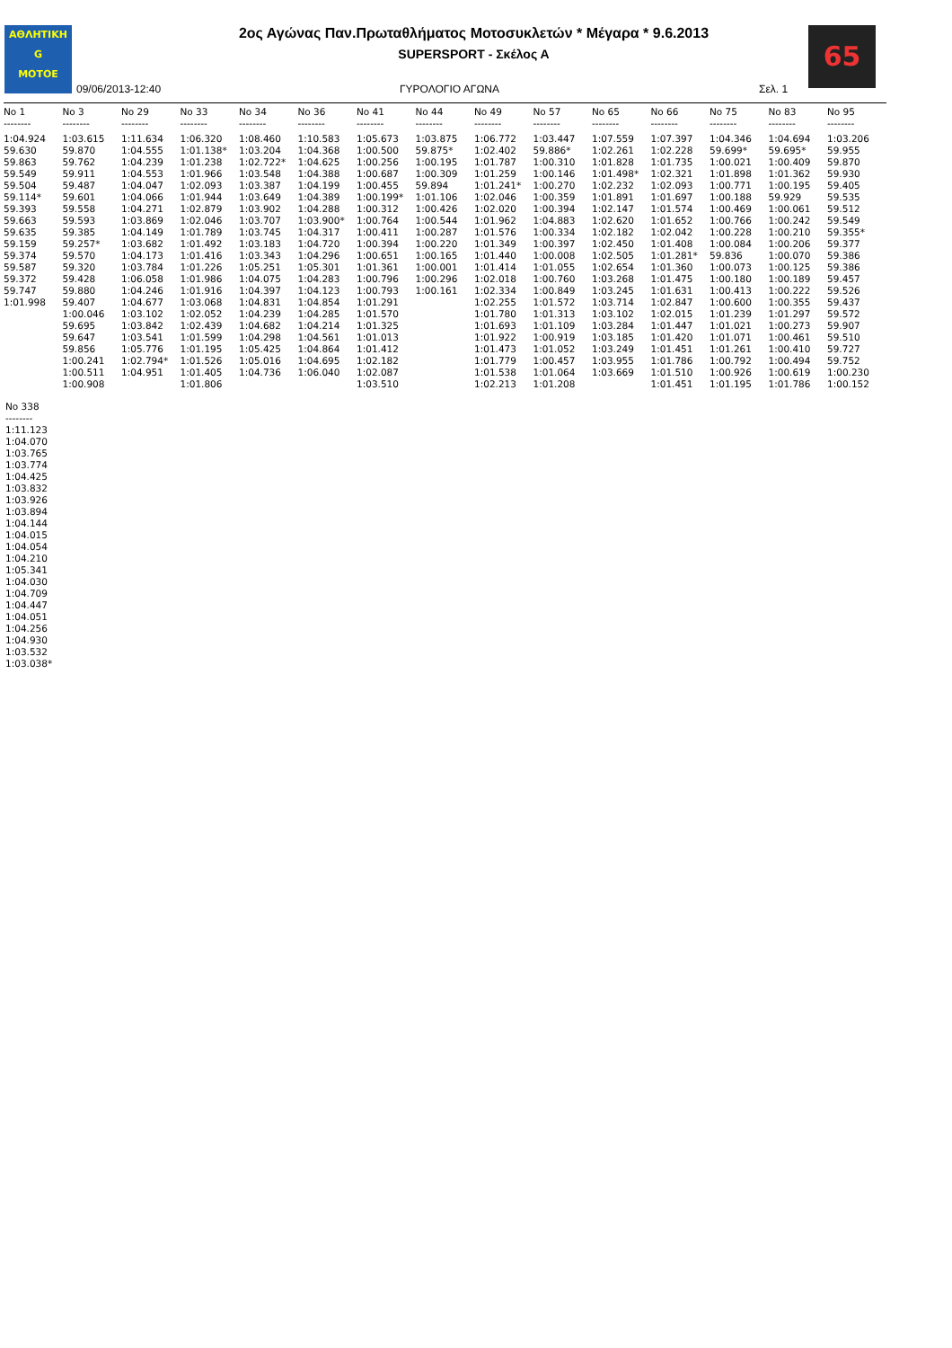ΑΘΛΗΤΙΚΗ
G
MOTOE
2ος Αγώνας Παν.Πρωταθλήματος Μοτοσυκλετών * Μέγαρα * 9.6.2013
SUPERSPORT - Σκέλος Α
65
09/06/2013-12:40 ΓΥΡΟΛΟΓΙΟ ΑΓΩΝΑ Σελ. 1
| No 1 | No 3 | No 29 | No 33 | No 34 | No 36 | No 41 | No 44 | No 49 | No 57 | No 65 | No 66 | No 75 | No 83 | No 95 |
| --- | --- | --- | --- | --- | --- | --- | --- | --- | --- | --- | --- | --- | --- | --- |
| -------- | -------- | -------- | -------- | -------- | -------- | -------- | -------- | -------- | -------- | -------- | -------- | -------- | -------- | -------- |
| 1:04.924 | 1:03.615 | 1:11.634 | 1:06.320 | 1:08.460 | 1:10.583 | 1:05.673 | 1:03.875 | 1:06.772 | 1:03.447 | 1:07.559 | 1:07.397 | 1:04.346 | 1:04.694 | 1:03.206 |
| 59.630 | 59.870 | 1:04.555 | 1:01.138* | 1:03.204 | 1:04.368 | 1:00.500 | 59.875* | 1:02.402 | 59.886* | 1:02.261 | 1:02.228 | 59.699* | 59.695* | 59.955 |
| 59.863 | 59.762 | 1:04.239 | 1:01.238 | 1:02.722* | 1:04.625 | 1:00.256 | 1:00.195 | 1:01.787 | 1:00.310 | 1:01.828 | 1:01.735 | 1:00.021 | 1:00.409 | 59.870 |
| 59.549 | 59.911 | 1:04.553 | 1:01.966 | 1:03.548 | 1:04.388 | 1:00.687 | 1:00.309 | 1:01.259 | 1:00.146 | 1:01.498* | 1:02.321 | 1:01.898 | 1:01.362 | 59.930 |
| 59.504 | 59.487 | 1:04.047 | 1:02.093 | 1:03.387 | 1:04.199 | 1:00.455 | 59.894 | 1:01.241* | 1:00.270 | 1:02.232 | 1:02.093 | 1:00.771 | 1:00.195 | 59.405 |
| 59.114* | 59.601 | 1:04.066 | 1:01.944 | 1:03.649 | 1:04.389 | 1:00.199* | 1:01.106 | 1:02.046 | 1:00.359 | 1:01.891 | 1:01.697 | 1:00.188 | 59.929 | 59.535 |
| 59.393 | 59.558 | 1:04.271 | 1:02.879 | 1:03.902 | 1:04.288 | 1:00.312 | 1:00.426 | 1:02.020 | 1:00.394 | 1:02.147 | 1:01.574 | 1:00.469 | 1:00.061 | 59.512 |
| 59.663 | 59.593 | 1:03.869 | 1:02.046 | 1:03.707 | 1:03.900* | 1:00.764 | 1:00.544 | 1:01.962 | 1:04.883 | 1:02.620 | 1:01.652 | 1:00.766 | 1:00.242 | 59.549 |
| 59.635 | 59.385 | 1:04.149 | 1:01.789 | 1:03.745 | 1:04.317 | 1:00.411 | 1:00.287 | 1:01.576 | 1:00.334 | 1:02.182 | 1:02.042 | 1:00.228 | 1:00.210 | 59.355* |
| 59.159 | 59.257* | 1:03.682 | 1:01.492 | 1:03.183 | 1:04.720 | 1:00.394 | 1:00.220 | 1:01.349 | 1:00.397 | 1:02.450 | 1:01.408 | 1:00.084 | 1:00.206 | 59.377 |
| 59.374 | 59.570 | 1:04.173 | 1:01.416 | 1:03.343 | 1:04.296 | 1:00.651 | 1:00.165 | 1:01.440 | 1:00.008 | 1:02.505 | 1:01.281* | 59.836 | 1:00.070 | 59.386 |
| 59.587 | 59.320 | 1:03.784 | 1:01.226 | 1:05.251 | 1:05.301 | 1:01.361 | 1:00.001 | 1:01.414 | 1:01.055 | 1:02.654 | 1:01.360 | 1:00.073 | 1:00.125 | 59.386 |
| 59.372 | 59.428 | 1:06.058 | 1:01.986 | 1:04.075 | 1:04.283 | 1:00.796 | 1:00.296 | 1:02.018 | 1:00.760 | 1:03.268 | 1:01.475 | 1:00.180 | 1:00.189 | 59.457 |
| 59.747 | 59.880 | 1:04.246 | 1:01.916 | 1:04.397 | 1:04.123 | 1:00.793 | 1:00.161 | 1:02.334 | 1:00.849 | 1:03.245 | 1:01.631 | 1:00.413 | 1:00.222 | 59.526 |
| 1:01.998 | 59.407 | 1:04.677 | 1:03.068 | 1:04.831 | 1:04.854 | 1:01.291 | | 1:02.255 | 1:01.572 | 1:03.714 | 1:02.847 | 1:00.600 | 1:00.355 | 59.437 |
| | 1:00.046 | 1:03.102 | 1:02.052 | 1:04.239 | 1:04.285 | 1:01.570 | | 1:01.780 | 1:01.313 | 1:03.102 | 1:02.015 | 1:01.239 | 1:01.297 | 59.572 |
| | 59.695 | 1:03.842 | 1:02.439 | 1:04.682 | 1:04.214 | 1:01.325 | | 1:01.693 | 1:01.109 | 1:03.284 | 1:01.447 | 1:01.021 | 1:00.273 | 59.907 |
| | 59.647 | 1:03.541 | 1:01.599 | 1:04.298 | 1:04.561 | 1:01.013 | | 1:01.922 | 1:00.919 | 1:03.185 | 1:01.420 | 1:01.071 | 1:00.461 | 59.510 |
| | 59.856 | 1:05.776 | 1:01.195 | 1:05.425 | 1:04.864 | 1:01.412 | | 1:01.473 | 1:01.052 | 1:03.249 | 1:01.451 | 1:01.261 | 1:00.410 | 59.727 |
| | 1:00.241 | 1:02.794* | 1:01.526 | 1:05.016 | 1:04.695 | 1:02.182 | | 1:01.779 | 1:00.457 | 1:03.955 | 1:01.786 | 1:00.792 | 1:00.494 | 59.752 |
| | 1:00.511 | 1:04.951 | 1:01.405 | 1:04.736 | 1:06.040 | 1:02.087 | | 1:01.538 | 1:01.064 | 1:03.669 | 1:01.510 | 1:00.926 | 1:00.619 | 1:00.230 |
| | 1:00.908 | | 1:01.806 | | | 1:03.510 | | 1:02.213 | 1:01.208 | | 1:01.451 | 1:01.195 | 1:01.786 | 1:00.152 |
No 338
--------
1:11.123
1:04.070
1:03.765
1:03.774
1:04.425
1:03.832
1:03.926
1:03.894
1:04.144
1:04.015
1:04.054
1:04.210
1:05.341
1:04.030
1:04.709
1:04.447
1:04.051
1:04.256
1:04.930
1:03.532
1:03.038*